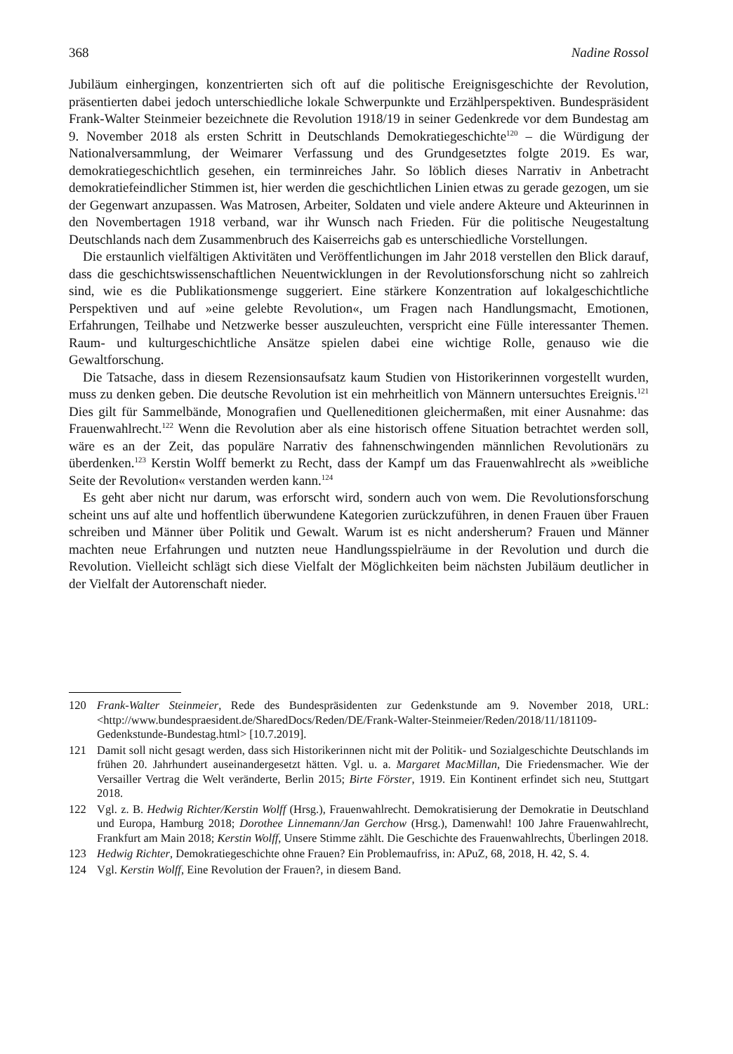368 Nadine Rossol
Jubiläum einhergingen, konzentrierten sich oft auf die politische Ereignisgeschichte der Revolution, präsentierten dabei jedoch unterschiedliche lokale Schwerpunkte und Erzählperspektiven. Bundespräsident Frank-Walter Steinmeier bezeichnete die Revolution 1918/19 in seiner Gedenkrede vor dem Bundestag am 9. November 2018 als ersten Schritt in Deutschlands Demokratiegeschichte<sup>120</sup> – die Würdigung der Nationalversammlung, der Weimarer Verfassung und des Grundgesetztes folgte 2019. Es war, demokratiegeschichtlich gesehen, ein terminreiches Jahr. So löblich dieses Narrativ in Anbetracht demokratiefeindlicher Stimmen ist, hier werden die geschichtlichen Linien etwas zu gerade gezogen, um sie der Gegenwart anzupassen. Was Matrosen, Arbeiter, Soldaten und viele andere Akteure und Akteurinnen in den Novembertagen 1918 verband, war ihr Wunsch nach Frieden. Für die politische Neugestaltung Deutschlands nach dem Zusammenbruch des Kaiserreichs gab es unterschiedliche Vorstellungen.
Die erstaunlich vielfältigen Aktivitäten und Veröffentlichungen im Jahr 2018 verstellen den Blick darauf, dass die geschichtswissenschaftlichen Neuentwicklungen in der Revolutionsforschung nicht so zahlreich sind, wie es die Publikationsmenge suggeriert. Eine stärkere Konzentration auf lokalgeschichtliche Perspektiven und auf »eine gelebte Revolution«, um Fragen nach Handlungsmacht, Emotionen, Erfahrungen, Teilhabe und Netzwerke besser auszuleuchten, verspricht eine Fülle interessanter Themen. Raum- und kulturgeschichtliche Ansätze spielen dabei eine wichtige Rolle, genauso wie die Gewaltforschung.
Die Tatsache, dass in diesem Rezensionsaufsatz kaum Studien von Historikerinnen vorgestellt wurden, muss zu denken geben. Die deutsche Revolution ist ein mehrheitlich von Männern untersuchtes Ereignis.<sup>121</sup> Dies gilt für Sammelbände, Monografien und Quelleneditionen gleichermaßen, mit einer Ausnahme: das Frauenwahlrecht.<sup>122</sup> Wenn die Revolution aber als eine historisch offene Situation betrachtet werden soll, wäre es an der Zeit, das populäre Narrativ des fahnenschwingenden männlichen Revolutionärs zu überdenken.<sup>123</sup> Kerstin Wolff bemerkt zu Recht, dass der Kampf um das Frauenwahlrecht als »weibliche Seite der Revolution« verstanden werden kann.<sup>124</sup>
Es geht aber nicht nur darum, was erforscht wird, sondern auch von wem. Die Revolutionsforschung scheint uns auf alte und hoffentlich überwundene Kategorien zurückzuführen, in denen Frauen über Frauen schreiben und Männer über Politik und Gewalt. Warum ist es nicht andersherum? Frauen und Männer machten neue Erfahrungen und nutzten neue Handlungsspielräume in der Revolution und durch die Revolution. Vielleicht schlägt sich diese Vielfalt der Möglichkeiten beim nächsten Jubiläum deutlicher in der Vielfalt der Autorenschaft nieder.
120 Frank-Walter Steinmeier, Rede des Bundespräsidenten zur Gedenkstunde am 9. November 2018, URL: <http://www.bundespraesident.de/SharedDocs/Reden/DE/Frank-Walter-Steinmeier/Reden/2018/11/181109-Gedenkstunde-Bundestag.html> [10.7.2019].
121 Damit soll nicht gesagt werden, dass sich Historikerinnen nicht mit der Politik- und Sozialgeschichte Deutschlands im frühen 20. Jahrhundert auseinandergesetzt hätten. Vgl. u. a. Margaret MacMillan, Die Friedensmacher. Wie der Versailler Vertrag die Welt veränderte, Berlin 2015; Birte Förster, 1919. Ein Kontinent erfindet sich neu, Stuttgart 2018.
122 Vgl. z. B. Hedwig Richter/Kerstin Wolff (Hrsg.), Frauenwahlrecht. Demokratisierung der Demokratie in Deutschland und Europa, Hamburg 2018; Dorothee Linnemann/Jan Gerchow (Hrsg.), Damenwahl! 100 Jahre Frauenwahlrecht, Frankfurt am Main 2018; Kerstin Wolff, Unsere Stimme zählt. Die Geschichte des Frauenwahlrechts, Überlingen 2018.
123 Hedwig Richter, Demokratiegeschichte ohne Frauen? Ein Problemaufriss, in: APuZ, 68, 2018, H. 42, S. 4.
124 Vgl. Kerstin Wolff, Eine Revolution der Frauen?, in diesem Band.